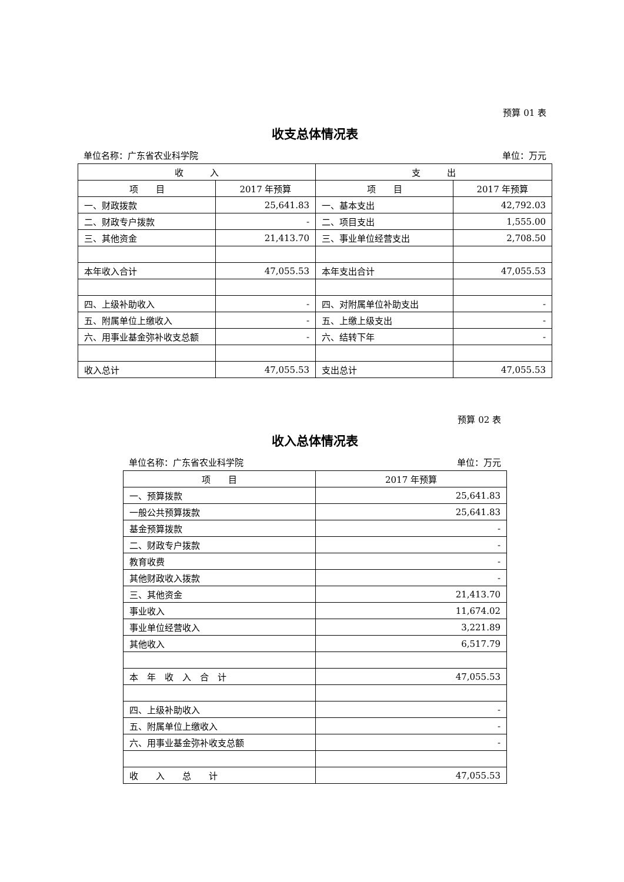预算 01 表
收支总体情况表
单位名称：广东省农业科学院 单位：万元
| 收 入 | | 支 出 | |
| --- | --- | --- | --- |
| 项 目 | 2017 年预算 | 项 目 | 2017 年预算 |
| 一、财政拨款 | 25,641.83 | 一、基本支出 | 42,792.03 |
| 二、财政专户拨款 | - | 二、项目支出 | 1,555.00 |
| 三、其他资金 | 21,413.70 | 三、事业单位经营支出 | 2,708.50 |
| 本年收入合计 | 47,055.53 | 本年支出合计 | 47,055.53 |
| 四、上级补助收入 | - | 四、对附属单位补助支出 | - |
| 五、附属单位上缴收入 | - | 五、上缴上级支出 | - |
| 六、用事业基金弥补收支总额 | - | 六、结转下年 | - |
| 收入总计 | 47,055.53 | 支出总计 | 47,055.53 |
预算 02 表
收入总体情况表
单位名称：广东省农业科学院 单位：万元
| 项 目 | 2017 年预算 |
| --- | --- |
| 一、预算拨款 | 25,641.83 |
| 一般公共预算拨款 | 25,641.83 |
| 基金预算拨款 | - |
| 二、财政专户拨款 | - |
| 教育收费 | - |
| 其他财政收入拨款 | - |
| 三、其他资金 | 21,413.70 |
| 事业收入 | 11,674.02 |
| 事业单位经营收入 | 3,221.89 |
| 其他收入 | 6,517.79 |
| 本 年 收 入 合 计 | 47,055.53 |
| 四、上级补助收入 | - |
| 五、附属单位上缴收入 | - |
| 六、用事业基金弥补收支总额 | - |
| 收 入 总 计 | 47,055.53 |